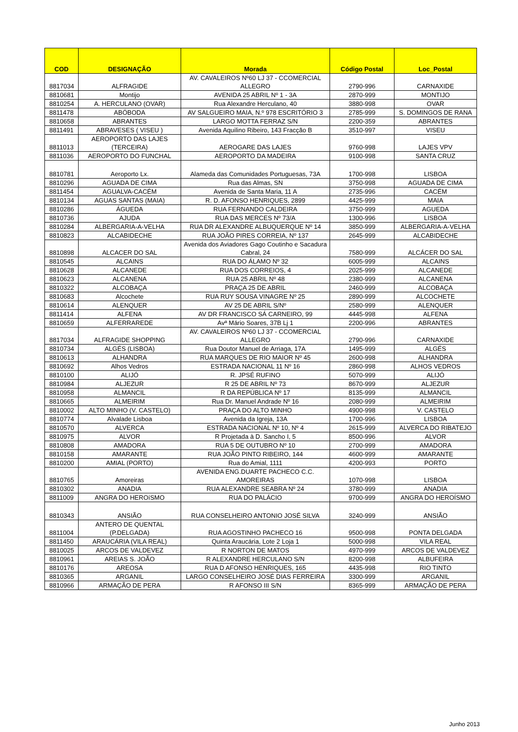| COD | DESIGNAÇÃO | Morada | Código Postal | Loc_Postal |
| --- | --- | --- | --- | --- |
| 8817034 | ALFRAGIDE | AV. CAVALEIROS Nº60 LJ 37 - CCOMERCIAL ALLEGRO | 2790-996 | CARNAXIDE |
| 8810681 | Montijo | AVENIDA 25 ABRIL Nº 1 - 3A | 2870-999 | MONTIJO |
| 8810254 | A. HERCULANO (OVAR) | Rua Alexandre Herculano, 40 | 3880-998 | OVAR |
| 8811478 | ABÓBODA | AV SALGUEIRO MAIA, N.º 978 ESCRITÓRIO 3 | 2785-999 | S. DOMINGOS DE RANA |
| 8810658 | ABRANTES | LARGO MOTTA FERRAZ S/N | 2200-359 | ABRANTES |
| 8811491 | ABRAVESES ( VISEU ) | Avenida Aquilino Ribeiro, 143 Fracção B | 3510-997 | VISEU |
| 8811013 | AEROPORTO DAS LAJES (TERCEIRA) | AEROGARE DAS LAJES | 9760-998 | LAJES VPV |
| 8811036 | AEROPORTO DO FUNCHAL | AEROPORTO DA MADEIRA | 9100-998 | SANTA CRUZ |
| 8810781 | Aeroporto Lx. | Alameda das Comunidades Portuguesas, 73A | 1700-998 | LISBOA |
| 8810296 | AGUADA DE CIMA | Rua das Almas, SN | 3750-998 | AGUADA DE CIMA |
| 8811454 | AGUALVA-CACÉM | Avenida de Santa Maria, 11 A | 2735-996 | CACÉM |
| 8810134 | AGUAS SANTAS (MAIA) | R. D. AFONSO HENRIQUES, 2899 | 4425-999 | MAIA |
| 8810286 | ÁGUEDA | RUA FERNANDO CALDEIRA | 3750-999 | AGUEDA |
| 8810736 | AJUDA | RUA DAS MERCES Nº 73/A | 1300-996 | LISBOA |
| 8810284 | ALBERGARIA-A-VELHA | RUA DR ALEXANDRE ALBUQUERQUE Nº 14 | 3850-999 | ALBERGARIA-A-VELHA |
| 8810823 | ALCABIDECHE | RUA JOÃO PIRES CORREIA, Nº 137 | 2645-999 | ALCABIDECHE |
| 8810898 | ALCACER DO SAL | Avenida dos Aviadores Gago Coutinho e Sacadura Cabral, 24 | 7580-999 | ALCÁCER DO SAL |
| 8810545 | ALCAINS | RUA DO ÁLAMO Nº 32 | 6005-999 | ALCAINS |
| 8810628 | ALCANEDE | RUA DOS CORREIOS, 4 | 2025-999 | ALCANEDE |
| 8810623 | ALCANENA | RUA 25 ABRIL Nº 48 | 2380-999 | ALCANENA |
| 8810322 | ALCOBAÇA | PRAÇA 25 DE ABRIL | 2460-999 | ALCOBAÇA |
| 8810683 | Alcochete | RUA RUY SOUSA VINAGRE Nº 25 | 2890-999 | ALCOCHETE |
| 8810614 | ALENQUER | AV 25 DE ABRIL S/Nº | 2580-999 | ALENQUER |
| 8811414 | ALFENA | AV DR FRANCISCO SÁ CARNEIRO, 99 | 4445-998 | ALFENA |
| 8810659 | ALFERRAREDE | Avª Mário Soares, 37B Lj 1 | 2200-996 | ABRANTES |
| 8817034 | ALFRAGIDE SHOPPING | AV. CAVALEIROS Nº60 LJ 37 - CCOMERCIAL ALLEGRO | 2790-996 | CARNAXIDE |
| 8810734 | ALGÉS (LISBOA) | Rua Doutor Manuel de Arriaga, 17A | 1495-999 | ALGÉS |
| 8810613 | ALHANDRA | RUA MARQUES DE RIO MAIOR Nº 45 | 2600-998 | ALHANDRA |
| 8810692 | Alhos Vedros | ESTRADA NACIONAL 11 Nº 16 | 2860-998 | ALHOS VEDROS |
| 8810100 | ALIJÓ | R. JPSÉ RUFINO | 5070-999 | ALIJÓ |
| 8810984 | ALJEZUR | R 25 DE ABRIL Nº 73 | 8670-999 | ALJEZUR |
| 8810958 | ALMANCIL | R DA REPÚBLICA Nº 17 | 8135-999 | ALMANCIL |
| 8810665 | ALMEIRIM | Rua Dr. Manuel Andrade Nº 16 | 2080-999 | ALMEIRIM |
| 8810002 | ALTO MINHO (V. CASTELO) | PRAÇA DO ALTO MINHO | 4900-998 | V. CASTELO |
| 8810774 | Alvalade Lisboa | Avenida da Igreja, 13A | 1700-996 | LISBOA |
| 8810570 | ALVERCA | ESTRADA NACIONAL Nº 10, Nº 4 | 2615-999 | ALVERCA DO RIBATEJO |
| 8810975 | ALVOR | R Projetada à D. Sancho I, 5 | 8500-996 | ALVOR |
| 8810808 | AMADORA | RUA 5 DE OUTUBRO Nº 10 | 2700-999 | AMADORA |
| 8810158 | AMARANTE | RUA JOÃO PINTO RIBEIRO, 144 | 4600-999 | AMARANTE |
| 8810200 | AMIAL (PORTO) | Rua do Amial, 1111 | 4200-993 | PORTO |
| 8810765 | Amoreiras | AVENIDA ENG.DUARTE PACHECO C.C. AMOREIRAS | 1070-998 | LISBOA |
| 8810302 | ANADIA | RUA ALEXANDRE SEABRA Nº 24 | 3780-999 | ANADIA |
| 8811009 | ANGRA DO HEROíSMO | RUA DO PALÁCIO | 9700-999 | ANGRA DO HEROÍSMO |
| 8810343 | ANSIÃO | RUA CONSELHEIRO ANTONIO JOSÉ SILVA | 3240-999 | ANSIÃO |
| 8811004 | ANTERO DE QUENTAL (P.DELGADA) | RUA AGOSTINHO PACHECO 16 | 9500-998 | PONTA DELGADA |
| 8811450 | ARAUCÁRIA (VILA REAL) | Quinta Araucária, Lote 2 Loja 1 | 5000-998 | VILA REAL |
| 8810025 | ARCOS DE VALDEVEZ | R NORTON DE MATOS | 4970-999 | ARCOS DE VALDEVEZ |
| 8810961 | AREIAS S. JOÃO | R ALEXANDRE HERCULANO S/N | 8200-998 | ALBUFEIRA |
| 8810176 | AREOSA | RUA D AFONSO HENRIQUES, 165 | 4435-998 | RIO TINTO |
| 8810365 | ARGANIL | LARGO CONSELHEIRO JOSÉ DIAS FERREIRA | 3300-999 | ARGANIL |
| 8810966 | ARMAÇÃO DE PERA | R AFONSO III S/N | 8365-999 | ARMAÇÃO DE PERA |
Junho 2013